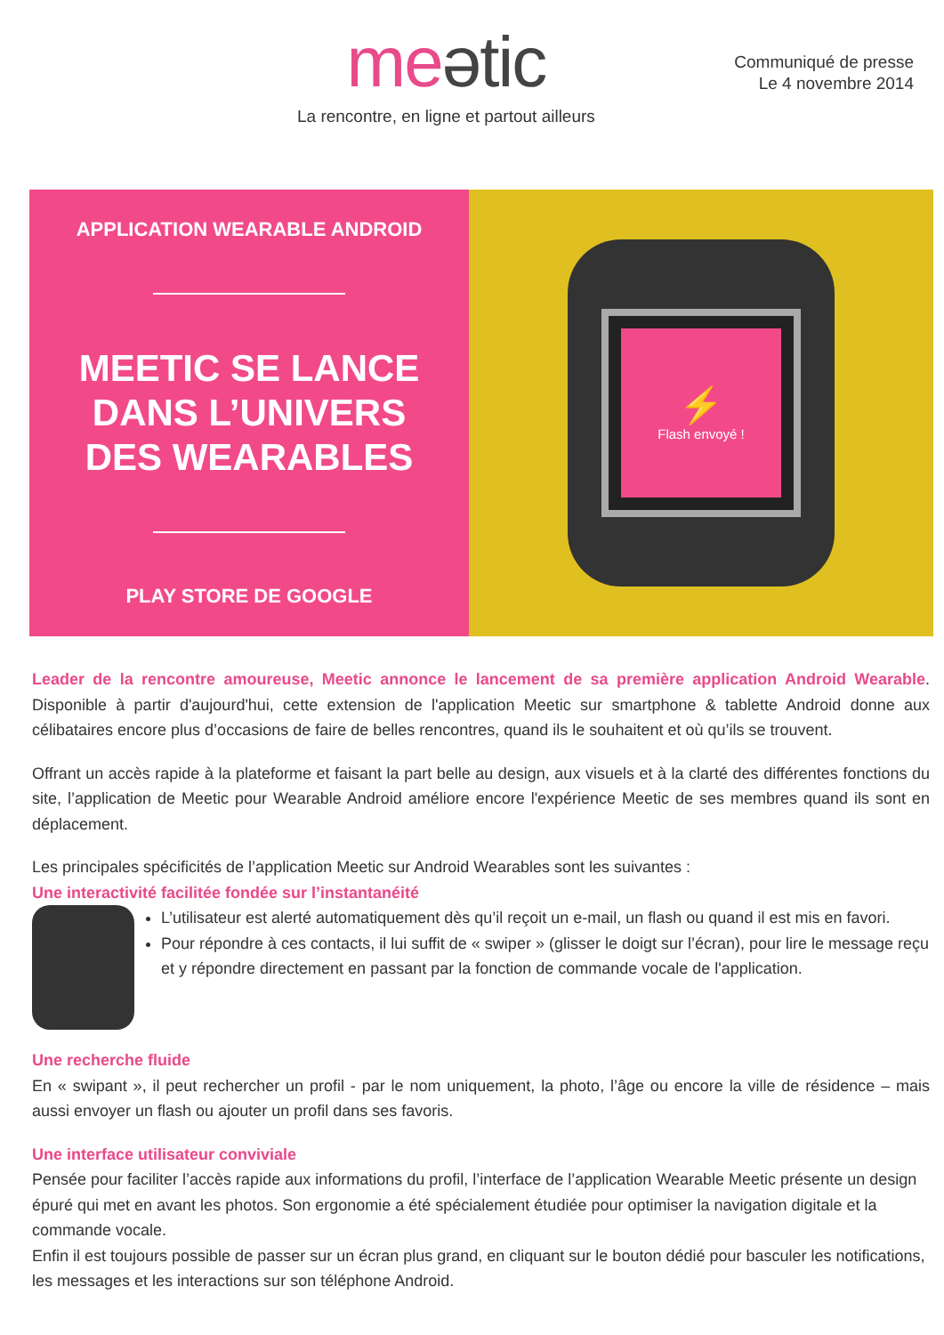meətic
La rencontre, en ligne et partout ailleurs
Communiqué de presse
Le 4 novembre 2014
APPLICATION WEARABLE ANDROID
MEETIC SE LANCE
DANS L’UNIVERS
DES WEARABLES
PLAY STORE DE GOOGLE
⚡
Flash envoyé !
Leader de la rencontre amoureuse, Meetic annonce le lancement de sa première application Android Wearable. Disponible à partir d'aujourd'hui, cette extension de l'application Meetic sur smartphone & tablette Android donne aux célibataires encore plus d’occasions de faire de belles rencontres, quand ils le souhaitent et où qu’ils se trouvent.
Offrant un accès rapide à la plateforme et faisant la part belle au design, aux visuels et à la clarté des différentes fonctions du site, l’application de Meetic pour Wearable Android améliore encore l'expérience Meetic de ses membres quand ils sont en déplacement.
Les principales spécificités de l’application Meetic sur Android Wearables sont les suivantes :
Une interactivité facilitée fondée sur l’instantanéité
L’utilisateur est alerté automatiquement dès qu’il reçoit un e-mail, un flash ou quand il est mis en favori.
Pour répondre à ces contacts, il lui suffit de « swiper » (glisser le doigt sur l’écran), pour lire le message reçu et y répondre directement en passant par la fonction de commande vocale de l'application.
Une recherche fluide
En « swipant », il peut rechercher un profil - par le nom uniquement, la photo, l’âge ou encore la ville de résidence – mais aussi envoyer un flash ou ajouter un profil dans ses favoris.
Une interface utilisateur conviviale
Pensée pour faciliter l’accès rapide aux informations du profil, l’interface de l’application Wearable Meetic présente un design épuré qui met en avant les photos. Son ergonomie a été spécialement étudiée pour optimiser la navigation digitale et la commande vocale.
Enfin il est toujours possible de passer sur un écran plus grand, en cliquant sur le bouton dédié pour basculer les notifications, les messages et les interactions sur son téléphone Android.